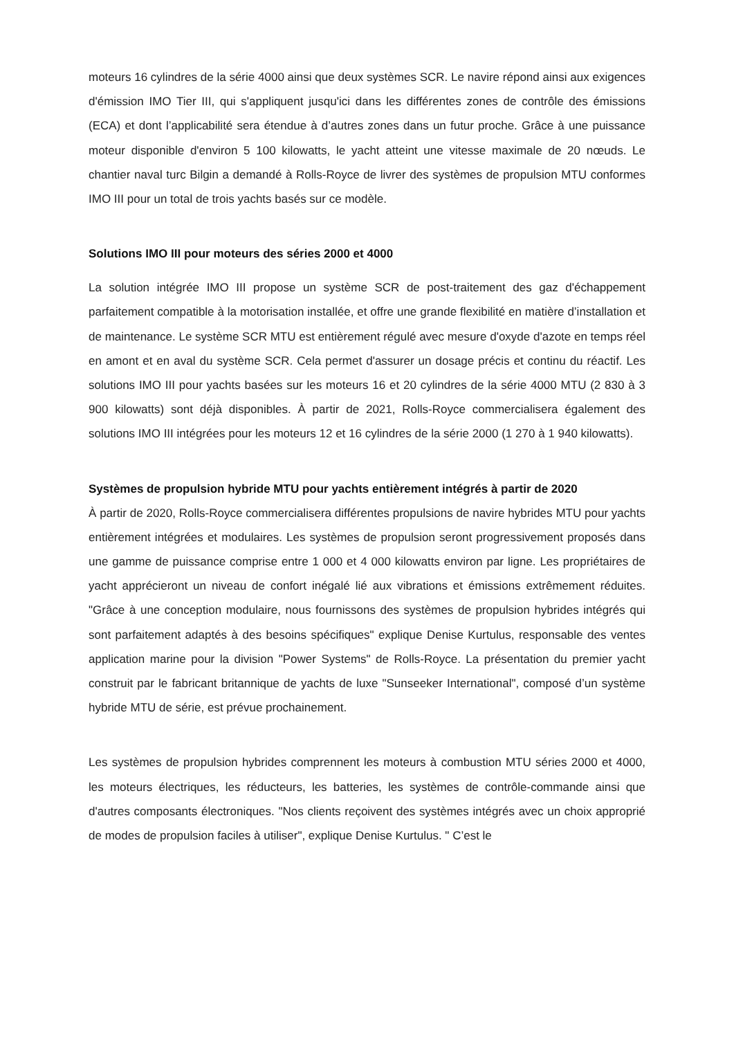moteurs 16 cylindres de la série 4000 ainsi que deux systèmes SCR. Le navire répond ainsi aux exigences d'émission IMO Tier III, qui s'appliquent jusqu'ici dans les différentes zones de contrôle des émissions (ECA) et dont l’applicabilité sera étendue à d’autres zones dans un futur proche. Grâce à une puissance moteur disponible d'environ 5 100 kilowatts, le yacht atteint une vitesse maximale de 20 nœuds. Le chantier naval turc Bilgin a demandé à Rolls-Royce de livrer des systèmes de propulsion MTU conformes IMO III pour un total de trois yachts basés sur ce modèle.
Solutions IMO III pour moteurs des séries 2000 et 4000
La solution intégrée IMO III propose un système SCR de post-traitement des gaz d'échappement parfaitement compatible à la motorisation installée, et offre une grande flexibilité en matière d’installation et de maintenance. Le système SCR MTU est entièrement régulé avec mesure d'oxyde d'azote en temps réel en amont et en aval du système SCR. Cela permet d'assurer un dosage précis et continu du réactif. Les solutions IMO III pour yachts basées sur les moteurs 16 et 20 cylindres de la série 4000 MTU (2 830 à 3 900 kilowatts) sont déjà disponibles. À partir de 2021, Rolls-Royce commercialisera également des solutions IMO III intégrées pour les moteurs 12 et 16 cylindres de la série 2000 (1 270 à 1 940 kilowatts).
Systèmes de propulsion hybride MTU pour yachts entièrement intégrés à partir de 2020
À partir de 2020, Rolls-Royce commercialisera différentes propulsions de navire hybrides MTU pour yachts entièrement intégrées et modulaires. Les systèmes de propulsion seront progressivement proposés dans une gamme de puissance comprise entre 1 000 et 4 000 kilowatts environ par ligne. Les propriétaires de yacht apprécieront un niveau de confort inégalé lié aux vibrations et émissions extrêmement réduites. "Grâce à une conception modulaire, nous fournissons des systèmes de propulsion hybrides intégrés qui sont parfaitement adaptés à des besoins spécifiques" explique Denise Kurtulus, responsable des ventes application marine pour la division "Power Systems" de Rolls-Royce. La présentation du premier yacht construit par le fabricant britannique de yachts de luxe "Sunseeker International", composé d’un système hybride MTU de série, est prévue prochainement.
Les systèmes de propulsion hybrides comprennent les moteurs à combustion MTU séries 2000 et 4000, les moteurs électriques, les réducteurs, les batteries, les systèmes de contrôle-commande ainsi que d'autres composants électroniques. "Nos clients reçoivent des systèmes intégrés avec un choix approprié de modes de propulsion faciles à utiliser", explique Denise Kurtulus. " C’est le